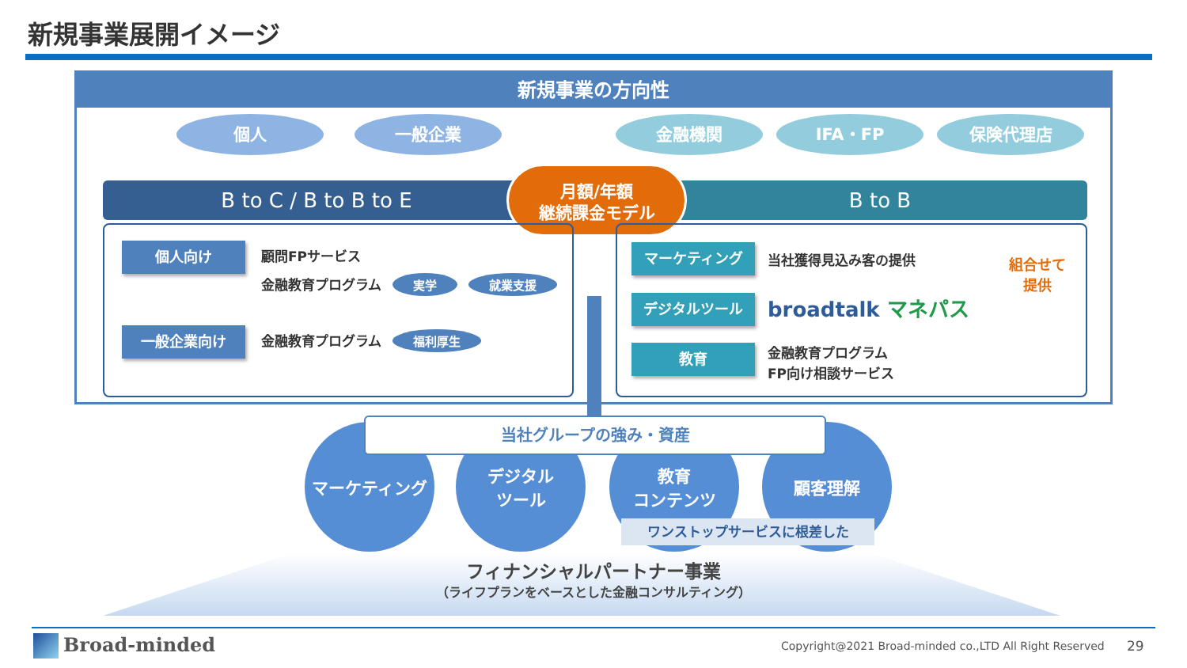新規事業展開イメージ
新規事業の方向性
個人 一般企業 金融機関 IFA・FP 保険代理店
B to C / B to B to E B to B
月額/年額
継続課金モデル
個人向け 顧問FPサービス
金融教育プログラム 実学 就業支援
一般企業向け 金融教育プログラム 福利厚生
マーケティング 当社獲得見込み客の提供
デジタルツール broadtalk マネパス
教育
金融教育プログラム
FP向け相談サービス
組合せて
提供
マーケティング
デジタル
ツール
教育
コンテンツ
顧客理解
当社グループの強み・資産
ワンストップサービスに根差した
フィナンシャルパートナー事業
（ライフプランをベースとした金融コンサルティング）
Broad-minded
Copyright@2021 Broad-minded co.,LTD All Right Reserved
29